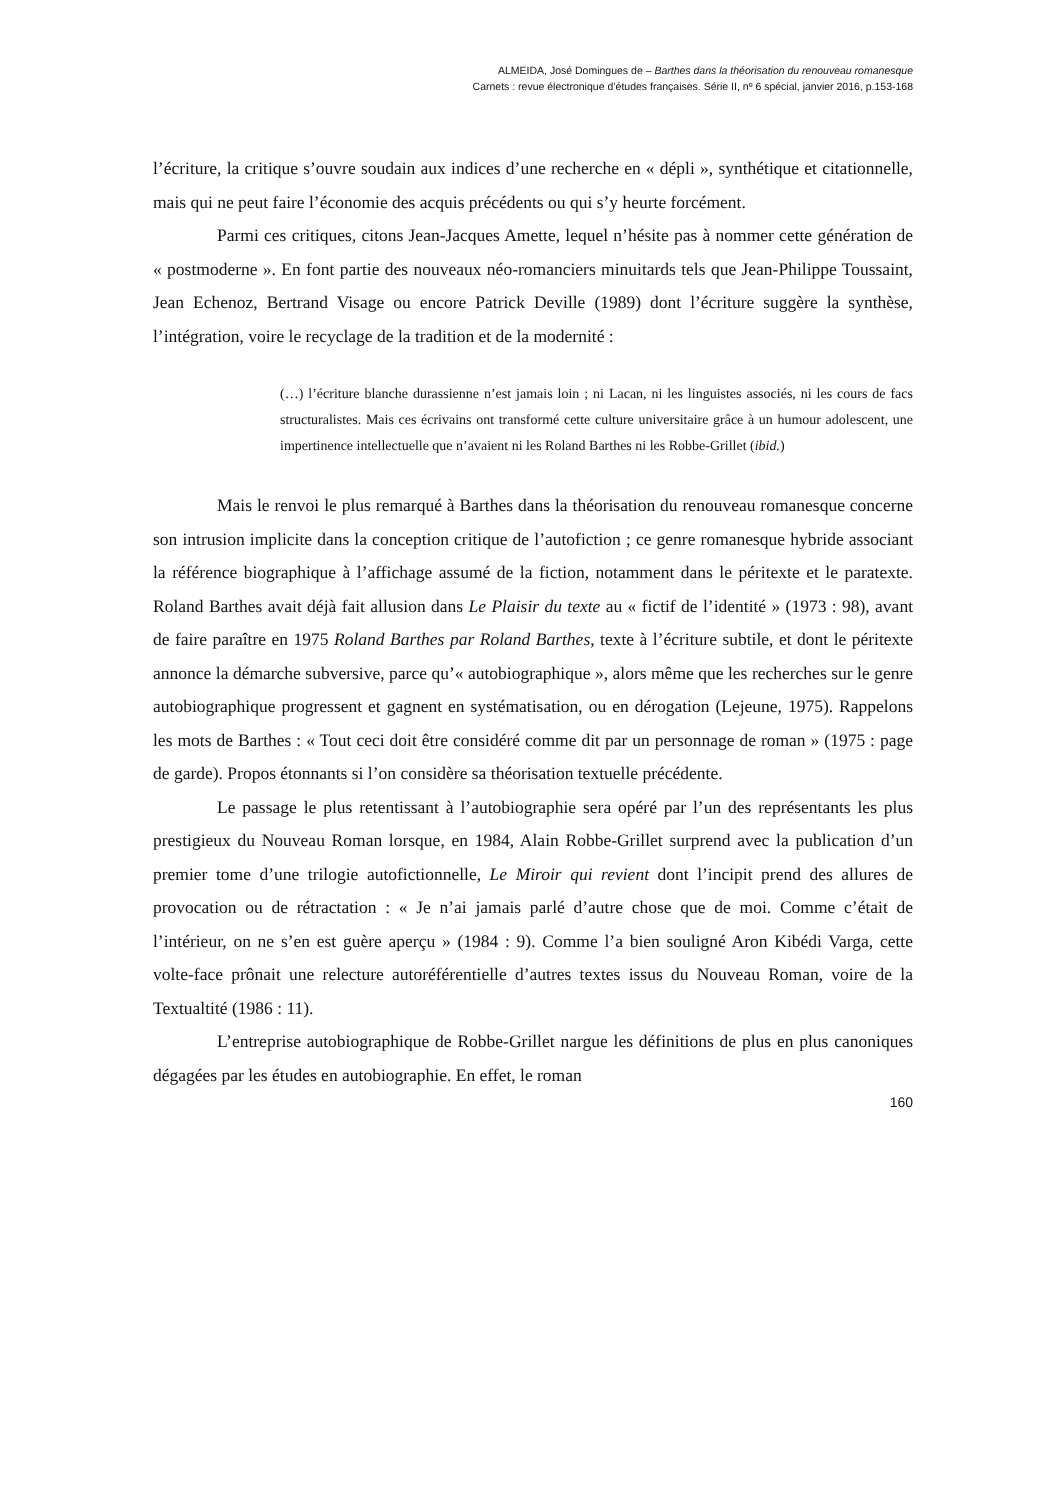ALMEIDA, José Domingues de – Barthes dans la théorisation du renouveau romanesque
Carnets : revue électronique d’études françaises. Série II, nº 6 spécial, janvier 2016, p.153-168
l’écriture, la critique s’ouvre soudain aux indices d’une recherche en « dépli », synthétique et citationnelle, mais qui ne peut faire l’économie des acquis précédents ou qui s’y heurte forcément.
Parmi ces critiques, citons Jean-Jacques Amette, lequel n’hésite pas à nommer cette génération de « postmoderne ». En font partie des nouveaux néo-romanciers minuitards tels que Jean-Philippe Toussaint, Jean Echenoz, Bertrand Visage ou encore Patrick Deville (1989) dont l’écriture suggère la synthèse, l’intégration, voire le recyclage de la tradition et de la modernité :
(…) l’écriture blanche durassienne n’est jamais loin ; ni Lacan, ni les linguistes associés, ni les cours de facs structuralistes. Mais ces écrivains ont transformé cette culture universitaire grâce à un humour adolescent, une impertinence intellectuelle que n’avaient ni les Roland Barthes ni les Robbe-Grillet (ibid.)
Mais le renvoi le plus remarqué à Barthes dans la théorisation du renouveau romanesque concerne son intrusion implicite dans la conception critique de l’autofiction ; ce genre romanesque hybride associant la référence biographique à l’affichage assumé de la fiction, notamment dans le péritexte et le paratexte. Roland Barthes avait déjà fait allusion dans Le Plaisir du texte au « fictif de l’identité » (1973 : 98), avant de faire paraître en 1975 Roland Barthes par Roland Barthes, texte à l’écriture subtile, et dont le péritexte annonce la démarche subversive, parce qu’« autobiographique », alors même que les recherches sur le genre autobiographique progressent et gagnent en systématisation, ou en dérogation (Lejeune, 1975). Rappelons les mots de Barthes : « Tout ceci doit être considéré comme dit par un personnage de roman » (1975 : page de garde). Propos étonnants si l’on considère sa théorisation textuelle précédente.
Le passage le plus retentissant à l’autobiographie sera opéré par l’un des représentants les plus prestigieux du Nouveau Roman lorsque, en 1984, Alain Robbe-Grillet surprend avec la publication d’un premier tome d’une trilogie autofictionnelle, Le Miroir qui revient dont l’incipit prend des allures de provocation ou de rétractation : « Je n’ai jamais parlé d’autre chose que de moi. Comme c’était de l’intérieur, on ne s’en est guère aperçu » (1984 : 9). Comme l’a bien souligné Aron Kibédi Varga, cette volte-face prônait une relecture autoréférentielle d’autres textes issus du Nouveau Roman, voire de la Textualtité (1986 : 11).
L’entreprise autobiographique de Robbe-Grillet nargue les définitions de plus en plus canoniques dégagées par les études en autobiographie. En effet, le roman
160